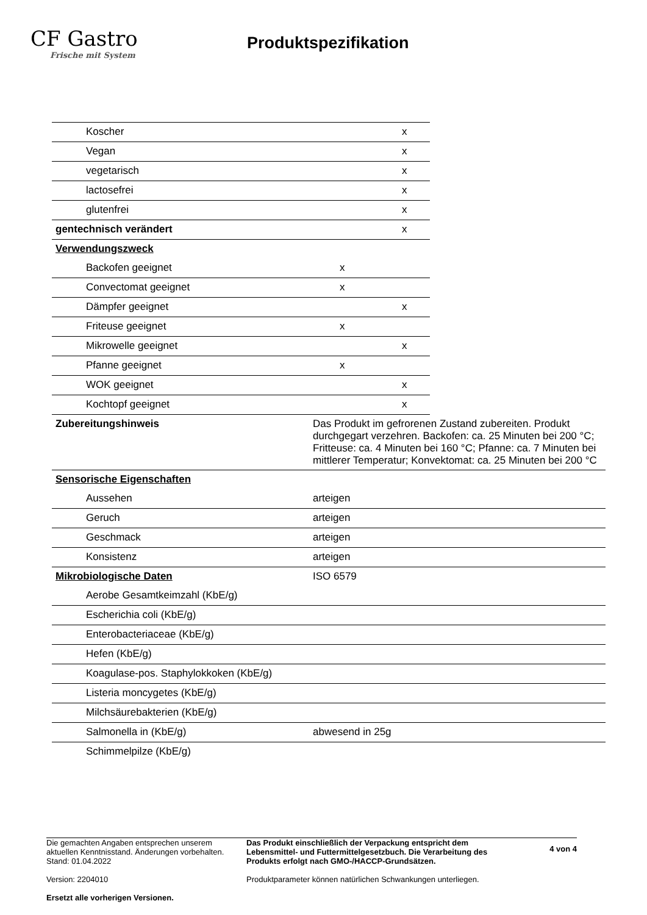CF Gastro
Frische mit System
Produktspezifikation
| Koscher | | x |
| Vegan | | x |
| vegetarisch | | x |
| lactosefrei | | x |
| glutenfrei | | x |
| gentechnisch verändert | | x |
| Verwendungszweck | | |
| Backofen geeignet | x | |
| Convectomat geeignet | x | |
| Dämpfer geeignet | | x |
| Friteuse geeignet | x | |
| Mikrowelle geeignet | | x |
| Pfanne geeignet | x | |
| WOK geeignet | | x |
| Kochtopf geeignet | | x |
| Zubereitungshinweis | Das Produkt im gefrorenen Zustand zubereiten. Produkt durchgegart verzehren. Backofen: ca. 25 Minuten bei 200 °C; Fritteuse: ca. 4 Minuten bei 160 °C; Pfanne: ca. 7 Minuten bei mittlerer Temperatur; Konvektomat: ca. 25 Minuten bei 200 °C |
| Sensorische Eigenschaften | |
| Aussehen | arteigen |
| Geruch | arteigen |
| Geschmack | arteigen |
| Konsistenz | arteigen |
| Mikrobiologische Daten | ISO 6579 |
| Aerobe Gesamtkeimzahl (KbE/g) | |
| Escherichia coli (KbE/g) | |
| Enterobacteriaceae (KbE/g) | |
| Hefen (KbE/g) | |
| Koagulase-pos. Staphylokkoken (KbE/g) | |
| Listeria moncygetes (KbE/g) | |
| Milchsäurebakterien (KbE/g) | |
| Salmonella in (KbE/g) | abwesend in 25g |
| Schimmelpilze (KbE/g) | |
Die gemachten Angaben entsprechen unserem aktuellen Kenntnisstand. Änderungen vorbehalten. Stand: 01.04.2022
Version: 2204010
Ersetzt alle vorherigen Versionen.
Das Produkt einschließlich der Verpackung entspricht dem Lebensmittel- und Futtermittelgesetzbuch. Die Verarbeitung des Produkts erfolgt nach GMO-/HACCP-Grundsätzen.
Produktparameter können natürlichen Schwankungen unterliegen.
4 von 4